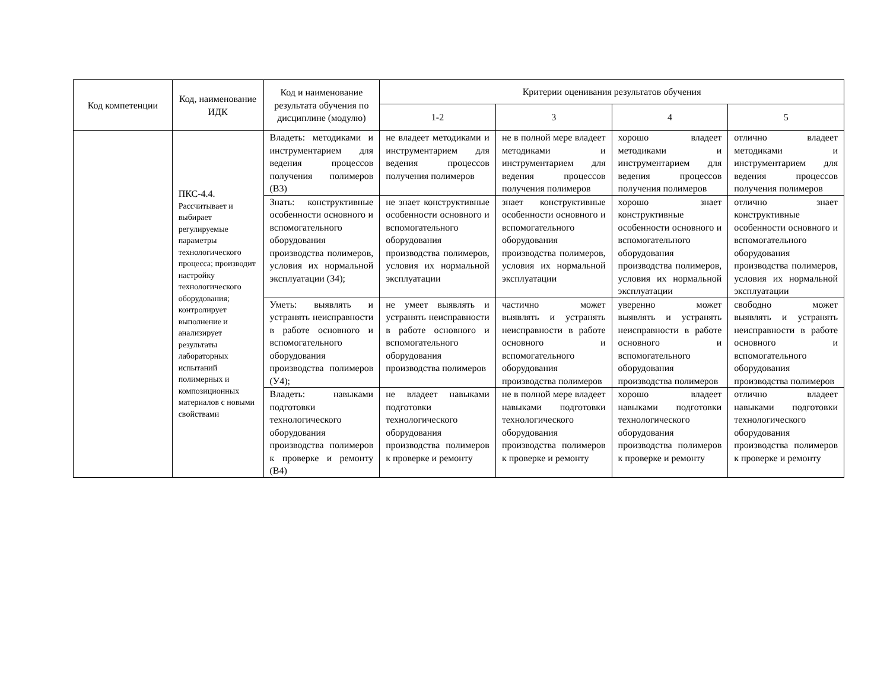| Код компетенции | Код, наименование ИДК | Код и наименование результата обучения по дисциплине (модулю) | Критерии оценивания результатов обучения | | | |
| --- | --- | --- | --- | --- | --- | --- |
| | | | 1-2 | 3 | 4 | 5 |
| | ПКС-4.4. Рассчитывает и выбирает регулируемые параметры технологического процесса; производит настройку технологического оборудования; контролирует выполнение и анализирует результаты лабораторных испытаний полимерных и композиционных материалов с новыми свойствами | Владеть: методиками и инструментарием для ведения процессов получения полимеров (В3) | не владеет методиками и инструментарием для ведения процессов получения полимеров | не в полной мере владеет методиками и инструментарием для ведения процессов получения полимеров | хорошо владеет методиками и инструментарием для ведения процессов получения полимеров | отлично владеет методиками и инструментарием для ведения процессов получения полимеров |
| | | Знать: конструктивные особенности основного и вспомогательного оборудования производства полимеров, условия их нормальной эксплуатации (З4); | не знает конструктивные особенности основного и вспомогательного оборудования производства полимеров, условия их нормальной эксплуатации | знает конструктивные особенности основного и вспомогательного оборудования производства полимеров, условия их нормальной эксплуатации | хорошо знает конструктивные особенности основного и вспомогательного оборудования производства полимеров, условия их нормальной эксплуатации | отлично знает конструктивные особенности основного и вспомогательного оборудования производства полимеров, условия их нормальной эксплуатации |
| | | Уметь: выявлять и устранять неисправности в работе основного и вспомогательного оборудования производства полимеров (У4); | не умеет выявлять и устранять неисправности в работе основного и вспомогательного оборудования производства полимеров | частично может выявлять и устранять неисправности в работе основного и вспомогательного оборудования производства полимеров | уверенно может выявлять и устранять неисправности в работе основного и вспомогательного оборудования производства полимеров | свободно может выявлять и устранять неисправности в работе основного и вспомогательного оборудования производства полимеров |
| | | Владеть: навыками подготовки технологического оборудования производства полимеров к проверке и ремонту (В4) | не владеет навыками подготовки технологического оборудования производства полимеров к проверке и ремонту | не в полной мере владеет навыками подготовки технологического оборудования производства полимеров к проверке и ремонту | хорошо владеет навыками подготовки технологического оборудования производства полимеров к проверке и ремонту | отлично владеет навыками подготовки технологического оборудования производства полимеров к проверке и ремонту |